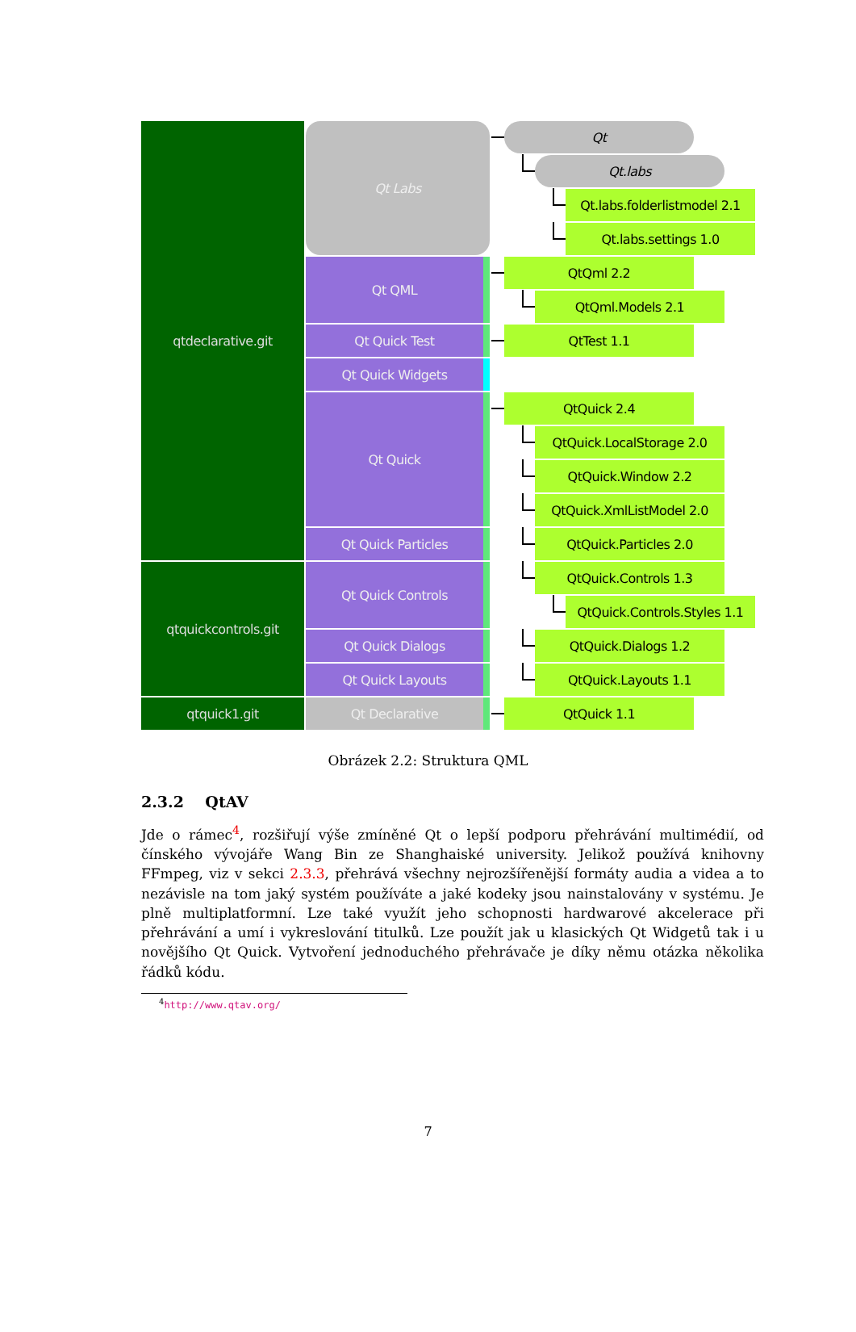qtdeclarative.git
qtquickcontrols.git
qtquick1.git
Qt Labs
Qt QML
Qt Quick Test
Qt Quick Widgets
Qt Quick
Qt Quick Particles
Qt Quick Controls
Qt Quick Dialogs
Qt Quick Layouts
Qt Declarative
Qt
Qt.labs
Qt.labs.folderlistmodel 2.1
Qt.labs.settings 1.0
QtQml 2.2
QtQml.Models 2.1
QtTest 1.1
QtQuick 2.4
QtQuick.LocalStorage 2.0
QtQuick.Window 2.2
QtQuick.XmlListModel 2.0
QtQuick.Particles 2.0
QtQuick.Controls 1.3
QtQuick.Controls.Styles 1.1
QtQuick.Dialogs 1.2
QtQuick.Layouts 1.1
QtQuick 1.1
Obrázek 2.2: Struktura QML
2.3.2 QtAV
Jde o rámec<sup>4</sup>, rozšiřují výše zmíněné Qt o lepší podporu přehrávání multimédií, od čínského vývojáře Wang Bin ze Shanghaiské university. Jelikož používá knihovny FFmpeg, viz v sekci 2.3.3, přehrává všechny nejrozšířenější formáty audia a videa a to nezávisle na tom jaký systém používáte a jaké kodeky jsou nainstalovány v systému. Je plně multiplatformní. Lze také využít jeho schopnosti hardwarové akcelerace při přehrávání a umí i vykreslování titulků. Lze použít jak u klasických Qt Widgetů tak i u novějšího Qt Quick. Vytvoření jednoduchého přehrávače je díky němu otázka několika řádků kódu.
<sup>4</sup> http://www.qtav.org/
7